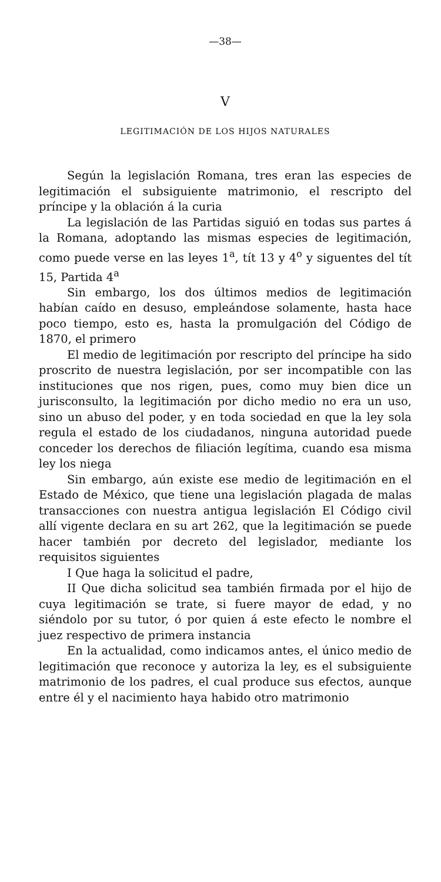—38—
V
LEGITIMACIÓN DE LOS HIJOS NATURALES
Según la legislación Romana, tres eran las especies de legitimación el subsiguiente matrimonio, el rescripto del príncipe y la oblación á la curia
La legislación de las Partidas siguió en todas sus partes á la Romana, adoptando las mismas especies de legitimación, como puede verse en las leyes 1<sup>a</sup>, tít 13 y 4<sup>o</sup> y siguentes del tít 15, Partida 4<sup>a</sup>
Sin embargo, los dos últimos medios de legitimación habían caído en desuso, empleándose solamente, hasta hace poco tiempo, esto es, hasta la promulgación del Código de 1870, el primero
El medio de legitimación por rescripto del príncipe ha sido proscrito de nuestra legislación, por ser incompatible con las instituciones que nos rigen, pues, como muy bien dice un jurisconsulto, la legitimación por dicho medio no era un uso, sino un abuso del poder, y en toda sociedad en que la ley sola regula el estado de los ciudadanos, ninguna autoridad puede conceder los derechos de filiación legítima, cuando esa misma ley los niega
Sin embargo, aún existe ese medio de legitimación en el Estado de México, que tiene una legislación plagada de malas transacciones con nuestra antigua legislación El Código civil allí vigente declara en su art 262, que la legitimación se puede hacer también por decreto del legislador, mediante los requisitos siguientes
I Que haga la solicitud el padre,
II Que dicha solicitud sea también firmada por el hijo de cuya legitimación se trate, si fuere mayor de edad, y no siéndolo por su tutor, ó por quien á este efecto le nombre el juez respectivo de primera instancia
En la actualidad, como indicamos antes, el único medio de legitimación que reconoce y autoriza la ley, es el subsiguiente matrimonio de los padres, el cual produce sus efectos, aunque entre él y el nacimiento haya habido otro matrimonio